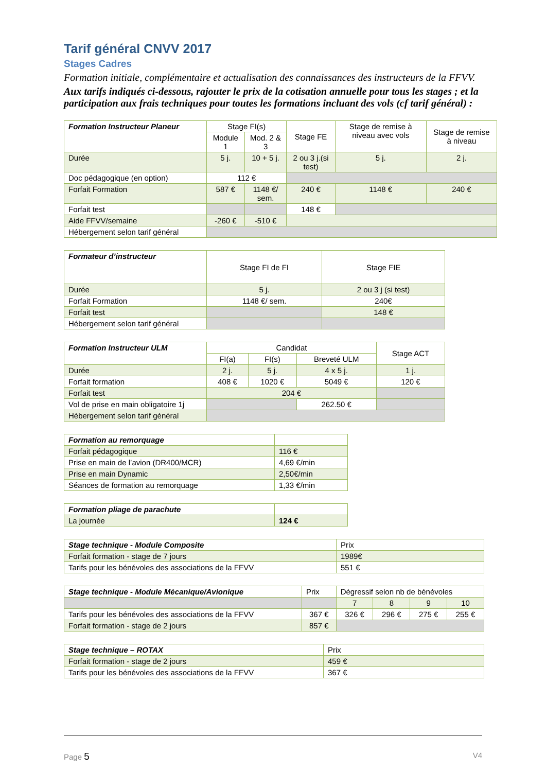Tarif général CNVV 2017
Stages Cadres
Formation initiale, complémentaire et actualisation des connaissances des instructeurs de la FFVV.
Aux tarifs indiqués ci-dessous, rajouter le prix de la cotisation annuelle pour tous les stages ; et la participation aux frais techniques pour toutes les formations incluant des vols (cf tarif général) :
| Formation Instructeur Planeur | Stage FI(s) | | Stage FE | Stage de remise à niveau avec vols | Stage de remise à niveau |
| --- | --- | --- | --- | --- | --- |
| | Module 1 | Mod. 2 & 3 | | | |
| Durée | 5 j. | 10 + 5 j. | 2 ou 3 j.(si test) | 5 j. | 2 j. |
| Doc pédagogique (en option) | 112 € | | | | |
| Forfait Formation | 587 € | 1148 €/ sem. | 240 € | 1148 € | 240 € |
| Forfait test | | | 148 € | | |
| Aide FFVV/semaine | -260 € | -510 € | | | |
| Hébergement selon tarif général | | | | | |
| Formateur d’instructeur | Stage FI de FI | Stage FIE |
| --- | --- | --- |
| Durée | 5 j. | 2 ou 3 j (si test) |
| Forfait Formation | 1148 €/ sem. | 240€ |
| Forfait test | | 148 € |
| Hébergement selon tarif général | | |
| Formation Instructeur ULM | Candidat | | | Stage ACT |
| --- | --- | --- | --- | --- |
| | FI(a) | FI(s) | Breveté ULM | |
| Durée | 2 j. | 5 j. | 4 x 5 j. | 1 j. |
| Forfait formation | 408 € | 1020 € | 5049 € | 120 € |
| Forfait test | 204 € | | | |
| Vol de prise en main obligatoire 1j | | | 262.50 € | |
| Hébergement selon tarif général | | | | |
| Formation au remorquage | |
| Forfait pédagogique | 116 € |
| Prise en main de l’avion (DR400/MCR) | 4,69 €/min |
| Prise en main Dynamic | 2,50€/min |
| Séances de formation au remorquage | 1,33 €/min |
| Formation pliage de parachute | |
| La journée | 124 € |
| Stage technique - Module Composite | Prix |
| Forfait formation - stage de 7 jours | 1989€ |
| Tarifs pour les bénévoles des associations de la FFVV | 551 € |
| Stage technique - Module Mécanique/Avionique | Prix | Dégressif selon nb de bénévoles | | | |
| | | 7 | 8 | 9 | 10 |
| Tarifs pour les bénévoles des associations de la FFVV | 367 € | 326 € | 296 € | 275 € | 255 € |
| Forfait formation - stage de 2 jours | 857 € | | | | |
| Stage technique – ROTAX | Prix |
| Forfait formation - stage de 2 jours | 459 € |
| Tarifs pour les bénévoles des associations de la FFVV | 367 € |
Page 5 V4